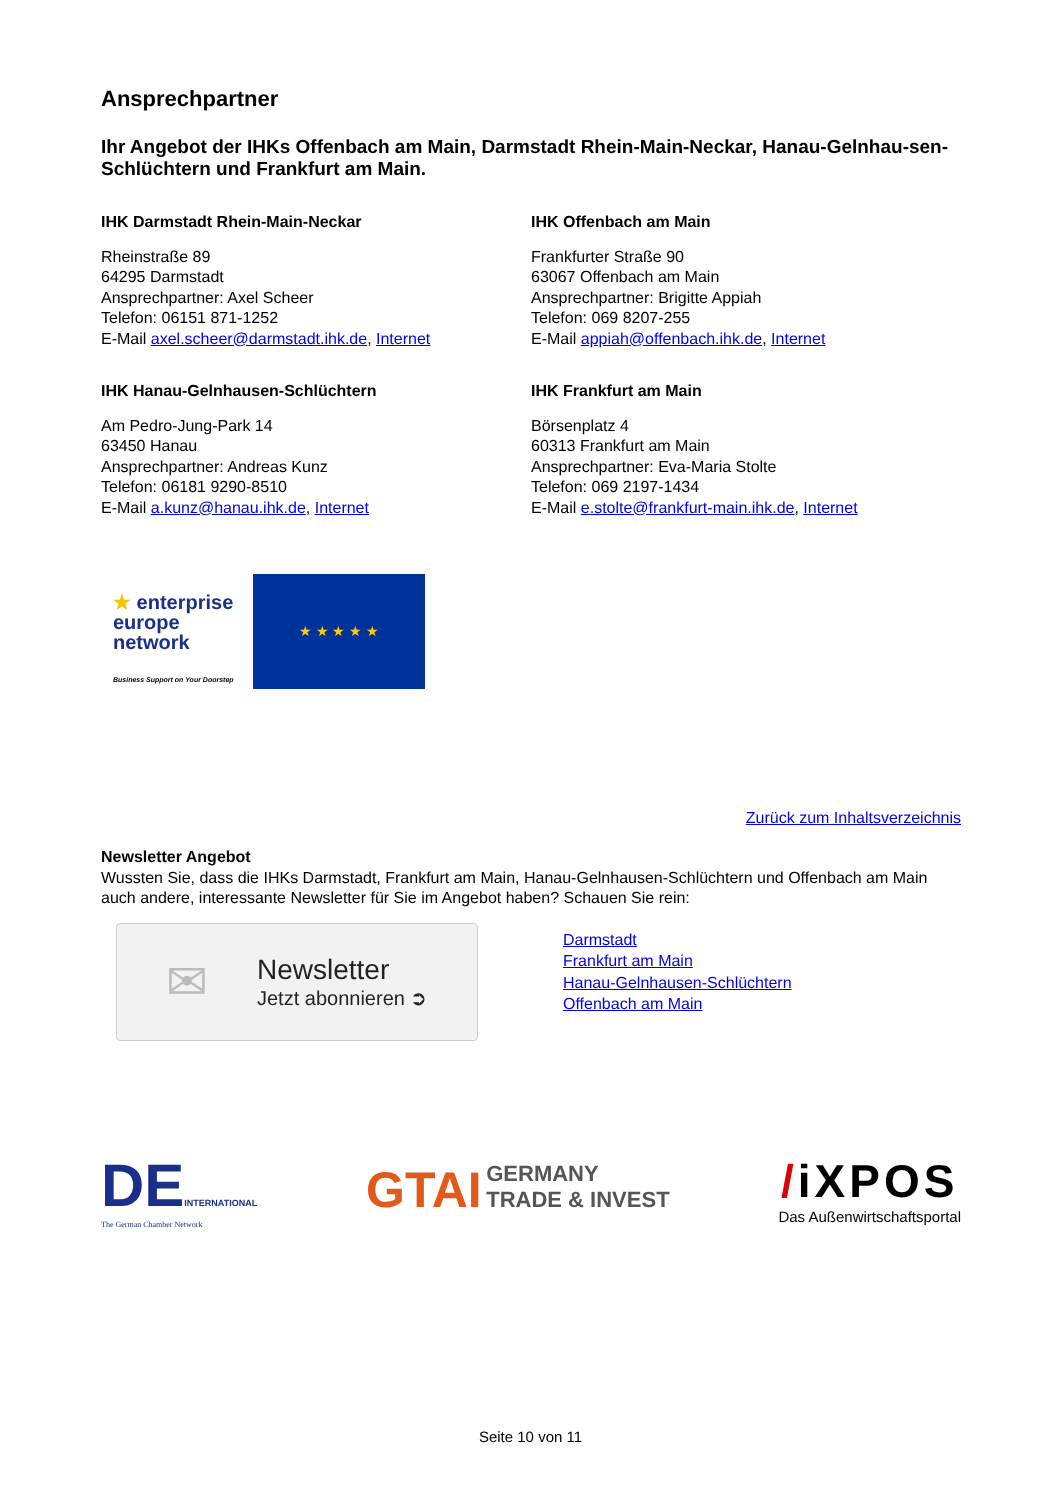Ansprechpartner
Ihr Angebot der IHKs Offenbach am Main, Darmstadt Rhein-Main-Neckar, Hanau-Gelnhau-sen-Schlüchtern und Frankfurt am Main.
IHK Darmstadt Rhein-Main-Neckar
Rheinstraße 89
64295 Darmstadt
Ansprechpartner: Axel Scheer
Telefon: 06151 871-1252
E-Mail axel.scheer@darmstadt.ihk.de, Internet
IHK Offenbach am Main
Frankfurter Straße 90
63067 Offenbach am Main
Ansprechpartner: Brigitte Appiah
Telefon: 069 8207-255
E-Mail appiah@offenbach.ihk.de, Internet
IHK Hanau-Gelnhausen-Schlüchtern
Am Pedro-Jung-Park 14
63450 Hanau
Ansprechpartner: Andreas Kunz
Telefon: 06181 9290-8510
E-Mail a.kunz@hanau.ihk.de, Internet
IHK Frankfurt am Main
Börsenplatz 4
60313 Frankfurt am Main
Ansprechpartner: Eva-Maria Stolte
Telefon: 069 2197-1434
E-Mail e.stolte@frankfurt-main.ihk.de, Internet
★ enterprise
europe
network
Business Support on Your Doorstep
★ ★ ★ ★ ★
Zurück zum Inhaltsverzeichnis
Newsletter Angebot
Wussten Sie, dass die IHKs Darmstadt, Frankfurt am Main, Hanau-Gelnhausen-Schlüchtern und Offenbach am Main auch andere, interessante Newsletter für Sie im Angebot haben? Schauen Sie rein:
✉
Newsletter
Jetzt abonnieren ➲
Darmstadt
Frankfurt am Main
Hanau-Gelnhausen-Schlüchtern
Offenbach am Main
DEINTERNATIONAL
The German Chamber Network
GTAI GERMANY
TRADE & INVEST
/iXPOS
Das Außenwirtschaftsportal
Seite 10 von 11